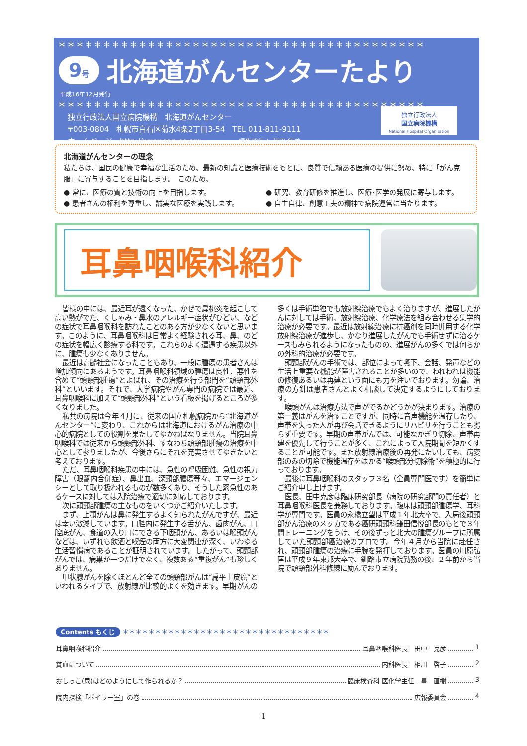＊＊＊＊＊＊＊＊＊＊＊＊＊＊＊＊＊＊＊＊＊＊＊＊＊＊＊＊＊＊＊＊＊＊＊＊＊＊＊＊＊
9号 北海道がんセンターたより
平成16年12月発行
＊＊＊＊＊＊＊＊＊＊＊＊＊＊＊＊＊＊＊＊＊＊＊＊＊＊＊＊＊＊＊＊＊＊＊＊＊＊＊＊＊
独立行政法人国立病院機構　北海道がんセンター
〒003-0804　札幌市白石区菊水4条2丁目3-54　TEL 011-811-9111
ホームページ　http://www.sap-cc.org　　　　　編集発行人:荻田 征美
独立行政法人
国立病院機構
National Hospital Organization
北海道がんセンターの理念
私たちは、国民の健康で幸福な生活のため、最新の知識と医療技術をもとに、良質で信頼ある医療の提供に努め、特に「がん克服」に寄与することを目指します。　このため、
● 常に、医療の質と技術の向上を目指します。 ● 研究、教育研修を推進し、医療･医学の発展に寄与します。 ● 患者さんの権利を尊重し、誠実な医療を実践します。 ● 自主自律、創意工夫の精神で病院運営に当たります。
耳鼻咽喉科紹介
皆様の中には、最近耳が遠くなった、かぜで扁桃炎を起こして高い熱がでた、くしゃみ・鼻水のアレルギー症状がひどい、などの症状で耳鼻咽喉科を訪れたことのある方が少なくないと思います。このように、耳鼻咽喉科は日常よく経験される耳、鼻、のどの症状を幅広く診療する科です。これらのよく遭遇する疾患以外に、腫瘍も少なくありません。
最近は高齢社会になったこともあり、一般に腫瘍の患者さんは増加傾向にあるようです。耳鼻咽喉科領域の腫瘍は良性、悪性を含めて“頭頸部腫瘍”とよばれ、その治療を行う部門を“頭頸部外科”といいます。それで、大学病院やがん専門の病院では最近、耳鼻咽喉科に加えて“頭頸部外科”という看板を掲げるところが多くなりました。
私共の病院は今年４月に、従来の国立札幌病院から“北海道がんセンター”に変わり、これからは北海道におけるがん治療の中心的病院としての役割を果たしてゆかねばなりません。当院耳鼻咽喉科では従来から頭頸部外科、すなわち頭頸部腫瘍の治療を中心として参りましたが、今後さらにそれを充実させてゆきたいと考えております。
ただ、耳鼻咽喉科疾患の中には、急性の呼吸困難、急性の視力障害（眼窩内合併症）、鼻出血、深頸部膿瘍等々、エマージェンシーとして取り扱われるものが数多くあり、そうした緊急性のあるケースに対しては入院治療で適切に対応しております。
次に頭頸部腫瘍の主なものをいくつかご紹介いたします。
まず、上顎がんは鼻に発生するよく知られたがんですが、最近は幸い激減しています。口腔内に発生する舌がん、歯肉がん、口腔底がん、食道の入り口にできる下咽頭がん、あるいは喉頭がんなどは、いずれも飲酒と喫煙の両方に大変関連が深く、いわゆる生活習慣病であることが証明されています。したがって、頭頸部がんでは、病巣が一つだけでなく、複数ある“重複がん”も珍しくありません。
甲状腺がんを除くほとんど全ての頭頸部がんは“扁平上皮癌”といわれるタイプで、放射線が比較的よくを効きます。早期がんの多くは手術単独でも放射線治療でもよく治りますが、進展したがんに対しては手術、放射線治療、化学療法を組み合わせる集学的治療が必要です。最近は放射線治療に抗癌剤を同時併用する化学放射線治療が進歩し、かなり進展したがんでも手術せずに治るケースもみられるようになったものの、進展がんの多くでは何らかの外科的治療が必要です。
頭頸部がんの手術では、部位によって嚥下、会話、発声などの生活上重要な機能が障害されることが多いので、われわれは機能の修復あるいは再建という面にも力を注いでおります。勿論、治療の方針は患者さんとよく相談して決定するようにしております。
喉頭がんは治療方法で声がでるかどうかが決まります。治療の第一義はがんを治すことですが、同時に音声機能を温存したり、声帯を失った人が再び会話できるようにリハビリを行うことも劣らず重要です。早期の声帯がんでは、可能なかぎり切除、声帯再建を優先して行うことが多く、これによって入院期間を短かくすることが可能です。また放射線治療後の再発にたいしても、病変部のみの切除で機能温存をはかる“喉頭部分切除術”を積極的に行っております。
最後に耳鼻咽喉科のスタッフ３名（全員専門医です）を簡単にご紹介申し上げます。
医長、田中克彦は臨床研究部長（病院の研究部門の責任者）と耳鼻咽喉科医長を兼務しております。臨床は頭頸部腫瘍学、耳科学が専門です。医員の永橋立望は平成１年北大卒で、入局後頭頸部がん治療のメッカである癌研頭頸科鎌田信悦部長のもとで３年間トレーニングをうけ、その後ずっと北大の腫瘍グループに所属していた頭頸部癌治療のプロです。今年４月から当院に赴任され、頭頸部腫瘍の治療に手腕を発揮しております。医員の川原弘匡は平成９年東邦大卒で、釧路市立病院勤務の後、２年前から当院で頭頸部外科修練に励んでおります。
Contents もくじ ＊＊＊＊＊＊＊＊＊＊＊＊＊＊＊＊＊＊＊＊＊＊＊＊＊＊＊＊＊＊＊＊
耳鼻咽喉科紹介 耳鼻咽喉科医長　田中　克彦 1
貧血について 内科医長　相川　啓子 2
おしっこ(尿)はどのようにして作られるか？ 臨床検査科 医化学主任　星　直樹 3
院内探検「ボイラー室」の巻 広報委員会 4
1